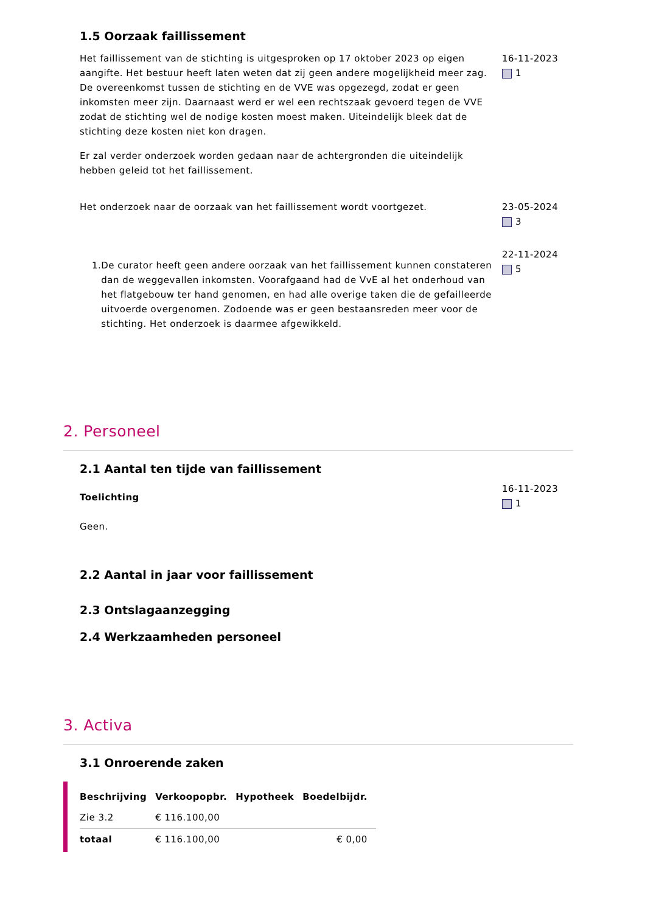1.5 Oorzaak faillissement
Het faillissement van de stichting is uitgesproken op 17 oktober 2023 op eigen aangifte. Het bestuur heeft laten weten dat zij geen andere mogelijkheid meer zag. De overeenkomst tussen de stichting en de VVE was opgezegd, zodat er geen inkomsten meer zijn. Daarnaast werd er wel een rechtszaak gevoerd tegen de VVE zodat de stichting wel de nodige kosten moest maken. Uiteindelijk bleek dat de stichting deze kosten niet kon dragen.
Er zal verder onderzoek worden gedaan naar de achtergronden die uiteindelijk hebben geleid tot het faillissement.
16-11-2023
1
Het onderzoek naar de oorzaak van het faillissement wordt voortgezet. 23-05-2024
3
1. De curator heeft geen andere oorzaak van het faillissement kunnen constateren dan de weggevallen inkomsten. Voorafgaand had de VvE al het onderhoud van het flatgebouw ter hand genomen, en had alle overige taken die de gefailleerde uitvoerde overgenomen. Zodoende was er geen bestaansreden meer voor de stichting. Het onderzoek is daarmee afgewikkeld.
22-11-2024
5
2. Personeel
2.1 Aantal ten tijde van faillissement
Toelichting
Geen.
16-11-2023
1
2.2 Aantal in jaar voor faillissement
2.3 Ontslagaanzegging
2.4 Werkzaamheden personeel
3. Activa
3.1 Onroerende zaken
| Beschrijving | Verkoopopbr. | Hypotheek | Boedelbijdr. |
| --- | --- | --- | --- |
| Zie 3.2 | € 116.100,00 | | |
| totaal | € 116.100,00 | | € 0,00 |